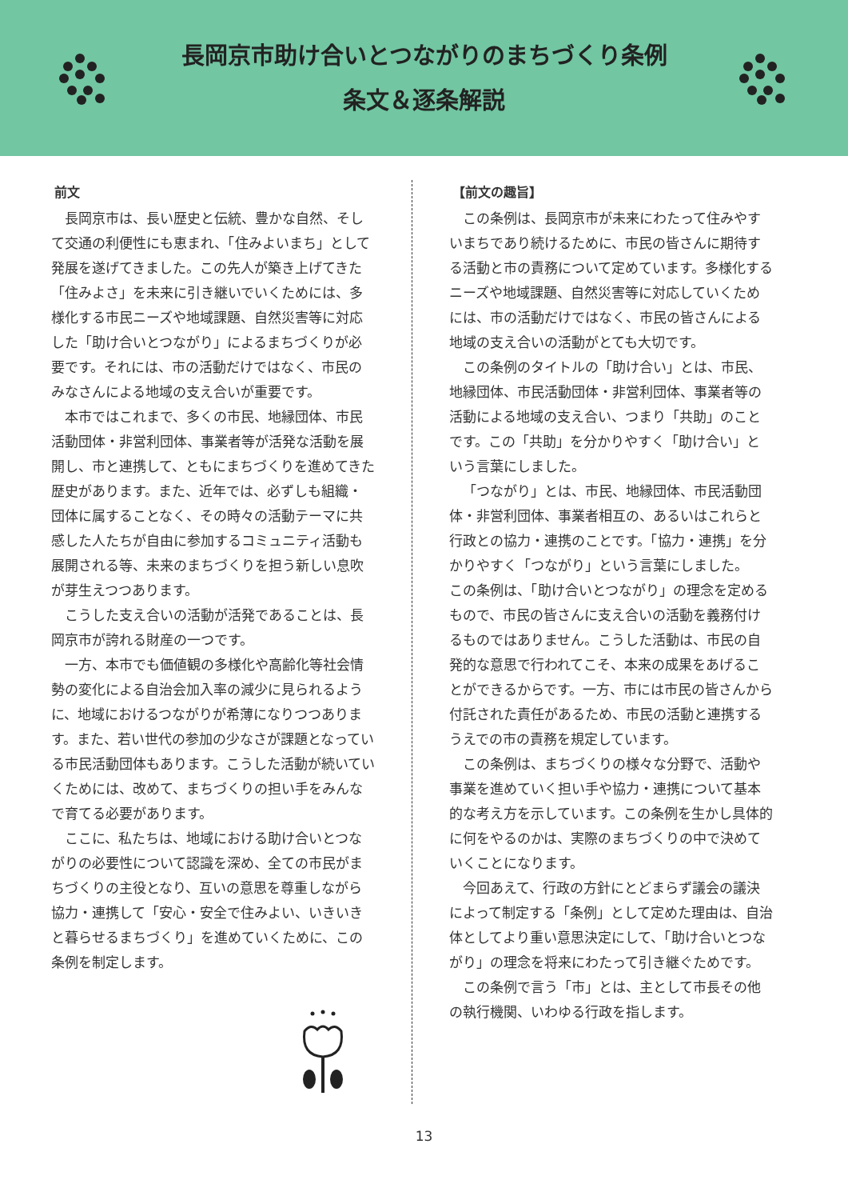長岡京市助け合いとつながりのまちづくり条例
条文＆逐条解説
前文
長岡京市は、長い歴史と伝統、豊かな自然、そして交通の利便性にも恵まれ、「住みよいまち」として発展を遂げてきました。この先人が築き上げてきた「住みよさ」を未来に引き継いでいくためには、多様化する市民ニーズや地域課題、自然災害等に対応した「助け合いとつながり」によるまちづくりが必要です。それには、市の活動だけではなく、市民のみなさんによる地域の支え合いが重要です。
本市ではこれまで、多くの市民、地縁団体、市民活動団体・非営利団体、事業者等が活発な活動を展開し、市と連携して、ともにまちづくりを進めてきた歴史があります。また、近年では、必ずしも組織・団体に属することなく、その時々の活動テーマに共感した人たちが自由に参加するコミュニティ活動も展開される等、未来のまちづくりを担う新しい息吹が芽生えつつあります。
こうした支え合いの活動が活発であることは、長岡京市が誇れる財産の一つです。
一方、本市でも価値観の多様化や高齢化等社会情勢の変化による自治会加入率の減少に見られるように、地域におけるつながりが希薄になりつつあります。また、若い世代の参加の少なさが課題となっている市民活動団体もあります。こうした活動が続いていくためには、改めて、まちづくりの担い手をみんなで育てる必要があります。
ここに、私たちは、地域における助け合いとつながりの必要性について認識を深め、全ての市民がまちづくりの主役となり、互いの意思を尊重しながら協力・連携して「安心・安全で住みよい、いきいきと暮らせるまちづくり」を進めていくために、この条例を制定します。
【前文の趣旨】
この条例は、長岡京市が未来にわたって住みやすいまちであり続けるために、市民の皆さんに期待する活動と市の責務について定めています。多様化するニーズや地域課題、自然災害等に対応していくためには、市の活動だけではなく、市民の皆さんによる地域の支え合いの活動がとても大切です。
この条例のタイトルの「助け合い」とは、市民、地縁団体、市民活動団体・非営利団体、事業者等の活動による地域の支え合い、つまり「共助」のことです。この「共助」を分かりやすく「助け合い」という言葉にしました。
「つながり」とは、市民、地縁団体、市民活動団体・非営利団体、事業者相互の、あるいはこれらと行政との協力・連携のことです。「協力・連携」を分かりやすく「つながり」という言葉にしました。
この条例は、「助け合いとつながり」の理念を定めるもので、市民の皆さんに支え合いの活動を義務付けるものではありません。こうした活動は、市民の自発的な意思で行われてこそ、本来の成果をあげることができるからです。一方、市には市民の皆さんから付託された責任があるため、市民の活動と連携するうえでの市の責務を規定しています。
この条例は、まちづくりの様々な分野で、活動や事業を進めていく担い手や協力・連携について基本的な考え方を示しています。この条例を生かし具体的に何をやるのかは、実際のまちづくりの中で決めていくことになります。
今回あえて、行政の方針にとどまらず議会の議決によって制定する「条例」として定めた理由は、自治体としてより重い意思決定にして、「助け合いとつながり」の理念を将来にわたって引き継ぐためです。
この条例で言う「市」とは、主として市長その他の執行機関、いわゆる行政を指します。
13